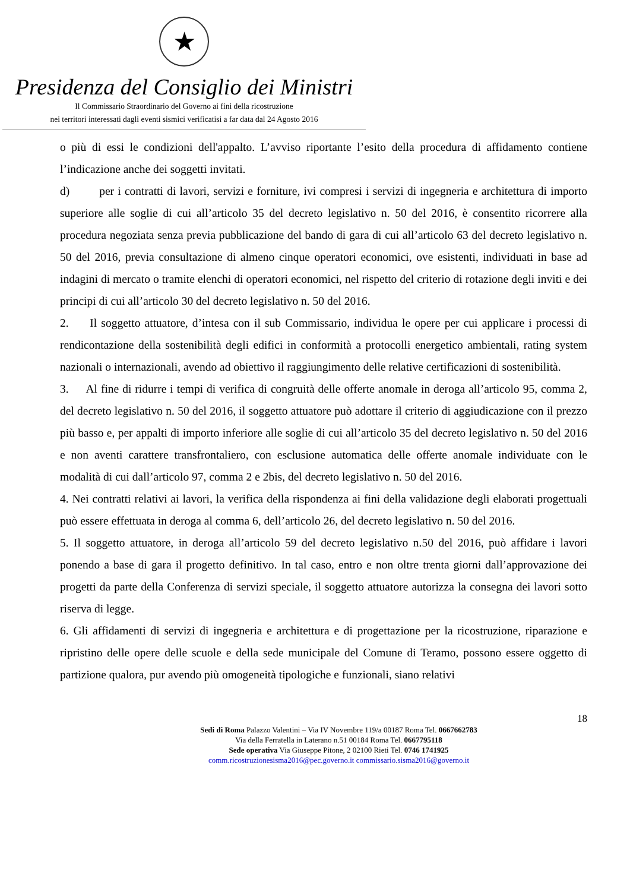★
Presidenza del Consiglio dei Ministri
Il Commissario Straordinario del Governo ai fini della ricostruzione
nei territori interessati dagli eventi sismici verificatisi a far data dal 24 Agosto 2016
o più di essi le condizioni dell'appalto. L’avviso riportante l’esito della procedura di affidamento contiene l’indicazione anche dei soggetti invitati.
d) per i contratti di lavori, servizi e forniture, ivi compresi i servizi di ingegneria e architettura di importo superiore alle soglie di cui all’articolo 35 del decreto legislativo n. 50 del 2016, è consentito ricorrere alla procedura negoziata senza previa pubblicazione del bando di gara di cui all’articolo 63 del decreto legislativo n. 50 del 2016, previa consultazione di almeno cinque operatori economici, ove esistenti, individuati in base ad indagini di mercato o tramite elenchi di operatori economici, nel rispetto del criterio di rotazione degli inviti e dei principi di cui all’articolo 30 del decreto legislativo n. 50 del 2016.
2. Il soggetto attuatore, d’intesa con il sub Commissario, individua le opere per cui applicare i processi di rendicontazione della sostenibilità degli edifici in conformità a protocolli energetico ambientali, rating system nazionali o internazionali, avendo ad obiettivo il raggiungimento delle relative certificazioni di sostenibilità.
3. Al fine di ridurre i tempi di verifica di congruità delle offerte anomale in deroga all’articolo 95, comma 2, del decreto legislativo n. 50 del 2016, il soggetto attuatore può adottare il criterio di aggiudicazione con il prezzo più basso e, per appalti di importo inferiore alle soglie di cui all’articolo 35 del decreto legislativo n. 50 del 2016 e non aventi carattere transfrontaliero, con esclusione automatica delle offerte anomale individuate con le modalità di cui dall’articolo 97, comma 2 e 2bis, del decreto legislativo n. 50 del 2016.
4. Nei contratti relativi ai lavori, la verifica della rispondenza ai fini della validazione degli elaborati progettuali può essere effettuata in deroga al comma 6, dell’articolo 26, del decreto legislativo n. 50 del 2016.
5. Il soggetto attuatore, in deroga all’articolo 59 del decreto legislativo n.50 del 2016, può affidare i lavori ponendo a base di gara il progetto definitivo. In tal caso, entro e non oltre trenta giorni dall’approvazione dei progetti da parte della Conferenza di servizi speciale, il soggetto attuatore autorizza la consegna dei lavori sotto riserva di legge.
6. Gli affidamenti di servizi di ingegneria e architettura e di progettazione per la ricostruzione, riparazione e ripristino delle opere delle scuole e della sede municipale del Comune di Teramo, possono essere oggetto di partizione qualora, pur avendo più omogeneità tipologiche e funzionali, siano relativi
18
Sedi di Roma Palazzo Valentini – Via IV Novembre 119/a 00187 Roma Tel. 0667662783
Via della Ferratella in Laterano n.51 00184 Roma Tel. 0667795118
Sede operativa Via Giuseppe Pitone, 2 02100 Rieti Tel. 0746 1741925
comm.ricostruzionesisma2016@pec.governo.it commissario.sisma2016@governo.it